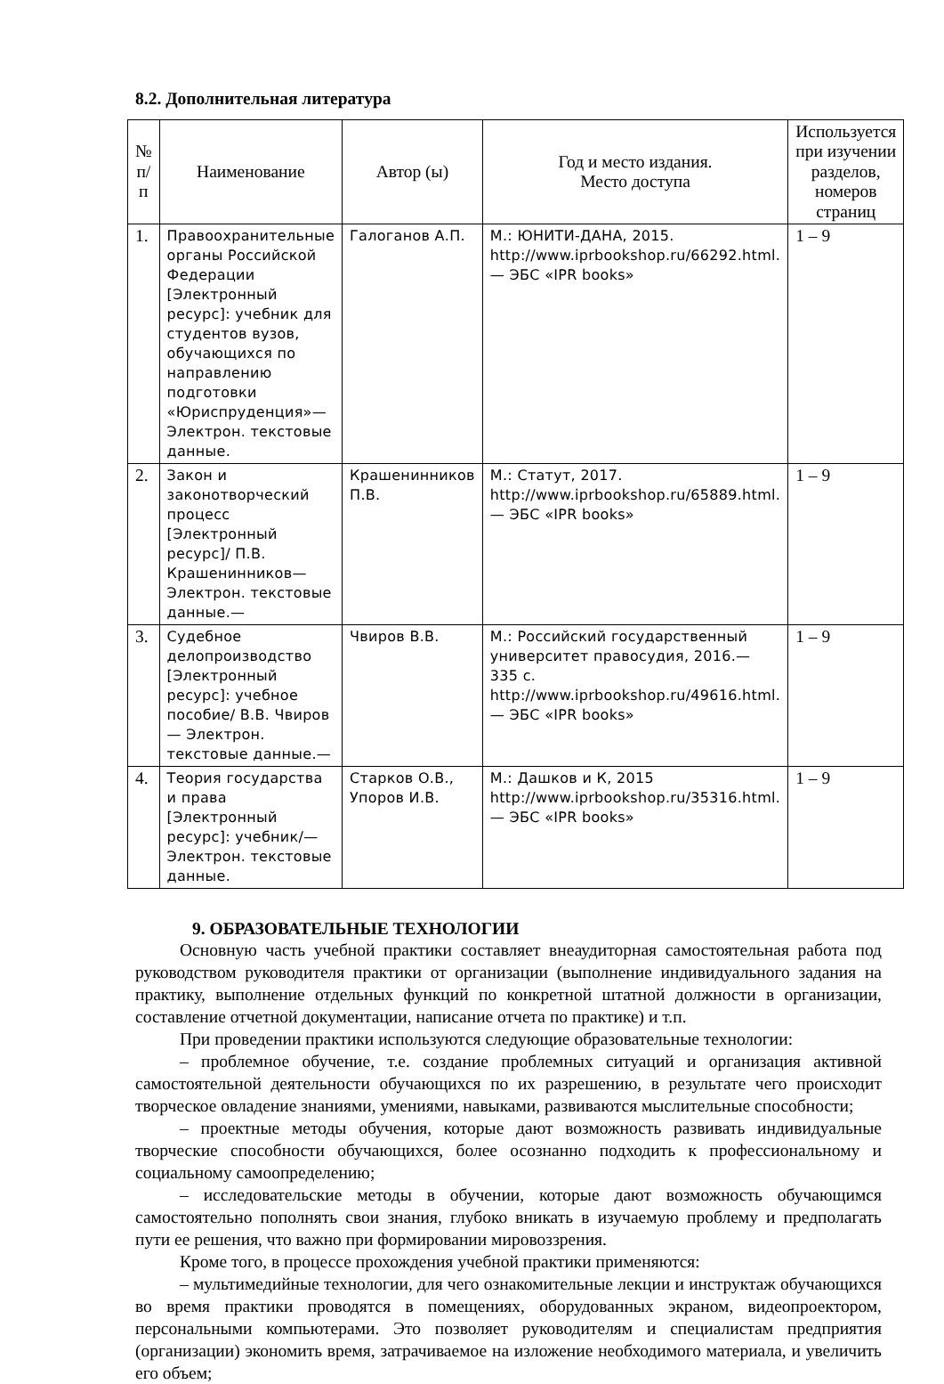8.2. Дополнительная литература
| № п/п | Наименование | Автор (ы) | Год и место издания. Место доступа | Используется при изучении разделов, номеров страниц |
| --- | --- | --- | --- | --- |
| 1. | Правоохранительные органы Российской Федерации [Электронный ресурс]: учебник для студентов вузов, обучающихся по направлению подготовки «Юриспруденция»— Электрон. текстовые данные. | Галоганов А.П. | М.: ЮНИТИ-ДАНА, 2015. http://www.iprbookshop.ru/66292.html.— ЭБС «IPR books» | 1 – 9 |
| 2. | Закон и законотворческий процесс [Электронный ресурс]/ П.В. Крашенинников— Электрон. текстовые данные.— | Крашенинников П.В. | М.: Статут, 2017. http://www.iprbookshop.ru/65889.html.— ЭБС «IPR books» | 1 – 9 |
| 3. | Судебное делопроизводство [Электронный ресурс]: учебное пособие/ В.В. Чвиров— Электрон. текстовые данные.— | Чвиров В.В. | М.: Российский государственный университет правосудия, 2016.— 335 c. http://www.iprbookshop.ru/49616.html.— ЭБС «IPR books» | 1 – 9 |
| 4. | Теория государства и права [Электронный ресурс]: учебник/— Электрон. текстовые данные. | Старков О.В., Упоров И.В. | М.: Дашков и К, 2015 http://www.iprbookshop.ru/35316.html.— ЭБС «IPR books» | 1 – 9 |
9. ОБРАЗОВАТЕЛЬНЫЕ ТЕХНОЛОГИИ
Основную часть учебной практики составляет внеаудиторная самостоятельная работа под руководством руководителя практики от организации (выполнение индивидуального задания на практику, выполнение отдельных функций по конкретной штатной должности в организации, составление отчетной документации, написание отчета по практике) и т.п.
При проведении практики используются следующие образовательные технологии:
– проблемное обучение, т.е. создание проблемных ситуаций и организация активной самостоятельной деятельности обучающихся по их разрешению, в результате чего происходит творческое овладение знаниями, умениями, навыками, развиваются мыслительные способности;
– проектные методы обучения, которые дают возможность развивать индивидуальные творческие способности обучающихся, более осознанно подходить к профессиональному и социальному самоопределению;
– исследовательские методы в обучении, которые дают возможность обучающимся самостоятельно пополнять свои знания, глубоко вникать в изучаемую проблему и предполагать пути ее решения, что важно при формировании мировоззрения.
Кроме того, в процессе прохождения учебной практики применяются:
– мультимедийные технологии, для чего ознакомительные лекции и инструктаж обучающихся во время практики проводятся в помещениях, оборудованных экраном, видеопроектором, персональными компьютерами. Это позволяет руководителям и специалистам предприятия (организации) экономить время, затрачиваемое на изложение необходимого материала, и увеличить его объем;